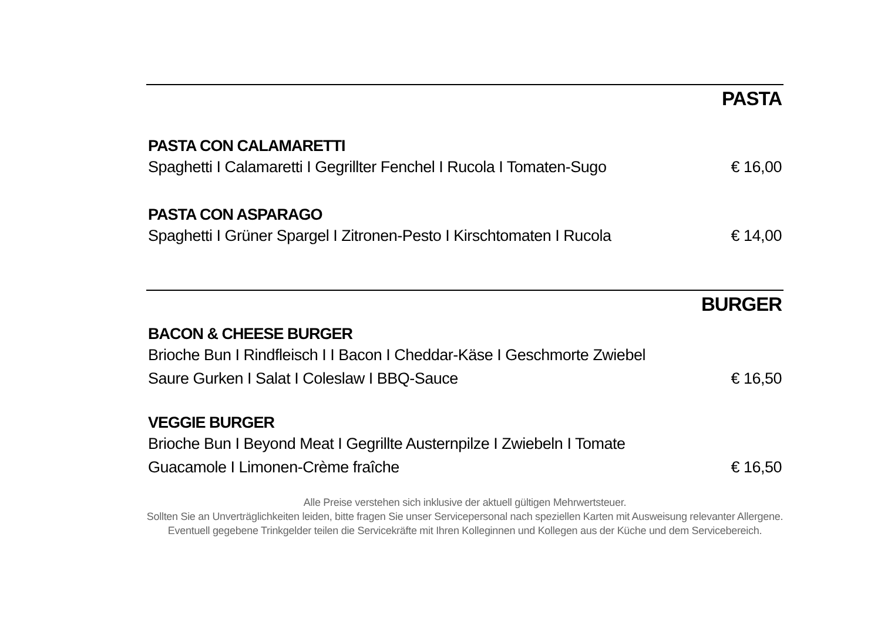PASTA
PASTA CON CALAMARETTI
Spaghetti I Calamaretti I Gegrillter Fenchel I Rucola I Tomaten-Sugo € 16,00
PASTA CON ASPARAGO
Spaghetti I Grüner Spargel I Zitronen-Pesto I Kirschtomaten I Rucola € 14,00
BURGER
BACON & CHEESE BURGER
Brioche Bun I Rindfleisch I I Bacon I Cheddar-Käse I Geschmorte Zwiebel
Saure Gurken I Salat I Coleslaw I BBQ-Sauce € 16,50
VEGGIE BURGER
Brioche Bun I Beyond Meat I Gegrillte Austernpilze I Zwiebeln I Tomate
Guacamole I Limonen-Crème fraîche € 16,50
Alle Preise verstehen sich inklusive der aktuell gültigen Mehrwertsteuer.
Sollten Sie an Unverträglichkeiten leiden, bitte fragen Sie unser Servicepersonal nach speziellen Karten mit Ausweisung relevanter Allergene.
Eventuell gegebene Trinkgelder teilen die Servicekräfte mit Ihren Kolleginnen und Kollegen aus der Küche und dem Servicebereich.